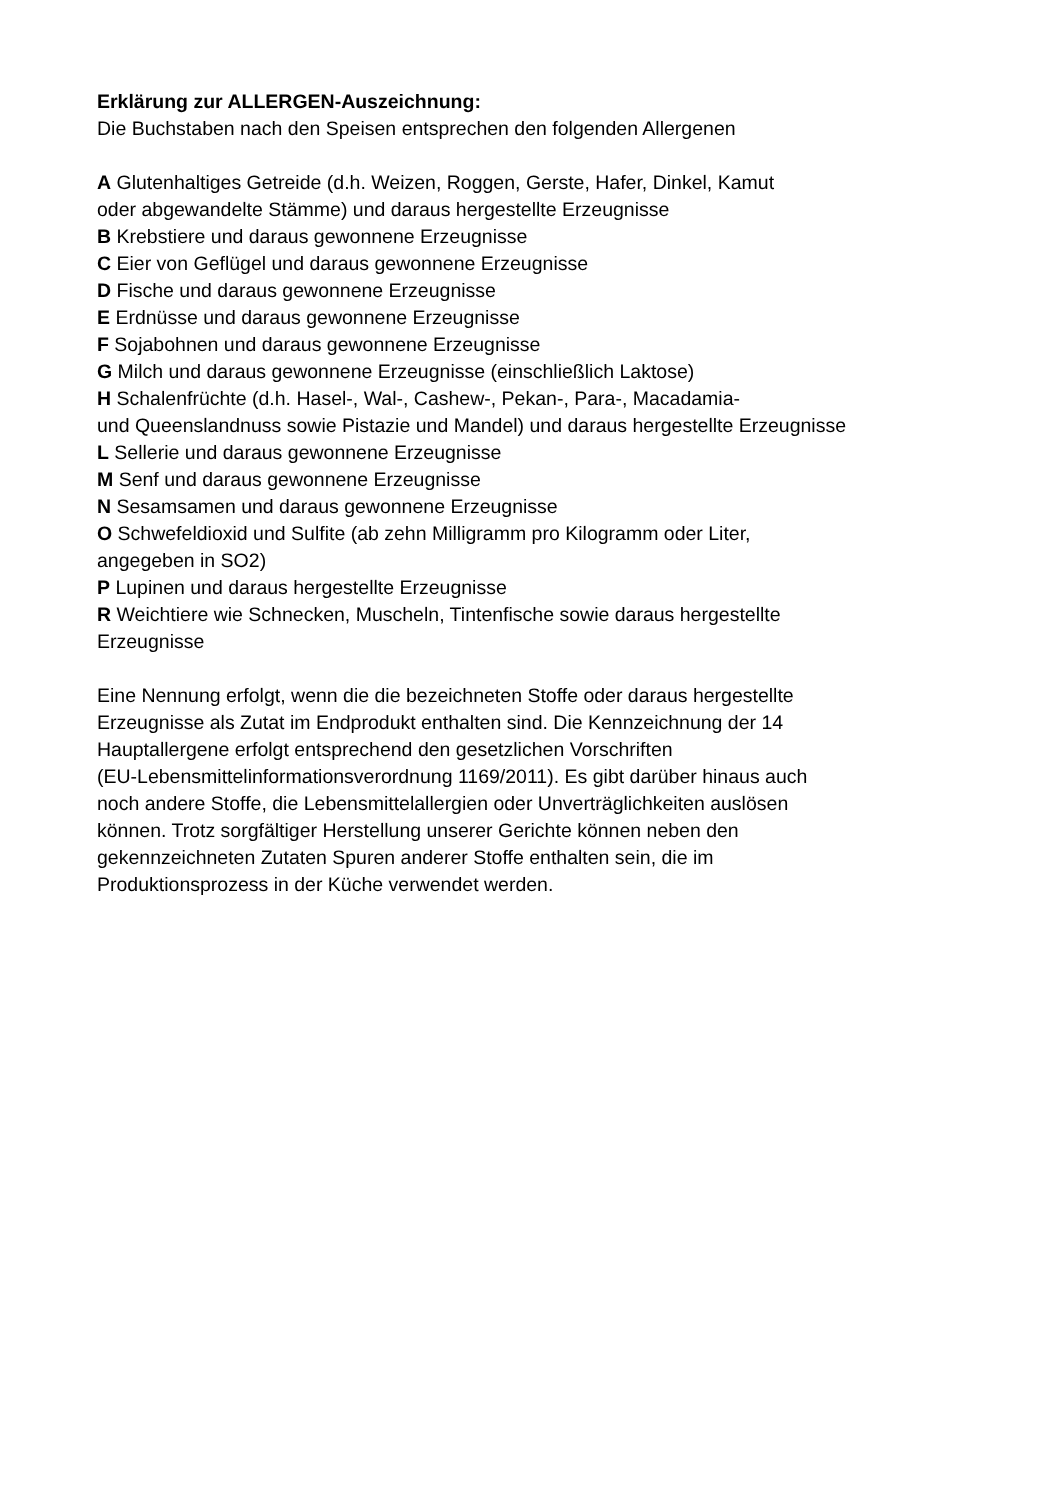Erklärung zur ALLERGEN-Auszeichnung:
Die Buchstaben nach den Speisen entsprechen den folgenden Allergenen
A Glutenhaltiges Getreide (d.h. Weizen, Roggen, Gerste, Hafer, Dinkel, Kamut
oder abgewandelte Stämme) und daraus hergestellte Erzeugnisse
B Krebstiere und daraus gewonnene Erzeugnisse
C Eier von Geflügel und daraus gewonnene Erzeugnisse
D Fische und daraus gewonnene Erzeugnisse
E Erdnüsse und daraus gewonnene Erzeugnisse
F Sojabohnen und daraus gewonnene Erzeugnisse
G Milch und daraus gewonnene Erzeugnisse (einschließlich Laktose)
H Schalenfrüchte (d.h. Hasel-, Wal-, Cashew-, Pekan-, Para-, Macadamia-
und Queenslandnuss sowie Pistazie und Mandel) und daraus hergestellte Erzeugnisse
L Sellerie und daraus gewonnene Erzeugnisse
M Senf und daraus gewonnene Erzeugnisse
N Sesamsamen und daraus gewonnene Erzeugnisse
O Schwefeldioxid und Sulfite (ab zehn Milligramm pro Kilogramm oder Liter,
angegeben in SO2)
P Lupinen und daraus hergestellte Erzeugnisse
R Weichtiere wie Schnecken, Muscheln, Tintenfische sowie daraus hergestellte
Erzeugnisse
Eine Nennung erfolgt, wenn die die bezeichneten Stoffe oder daraus hergestellte
Erzeugnisse als Zutat im Endprodukt enthalten sind. Die Kennzeichnung der 14
Hauptallergene erfolgt entsprechend den gesetzlichen Vorschriften
(EU-Lebensmittelinformationsverordnung 1169/2011). Es gibt darüber hinaus auch
noch andere Stoffe, die Lebensmittelallergien oder Unverträglichkeiten auslösen
können. Trotz sorgfältiger Herstellung unserer Gerichte können neben den
gekennzeichneten Zutaten Spuren anderer Stoffe enthalten sein, die im
Produktionsprozess in der Küche verwendet werden.